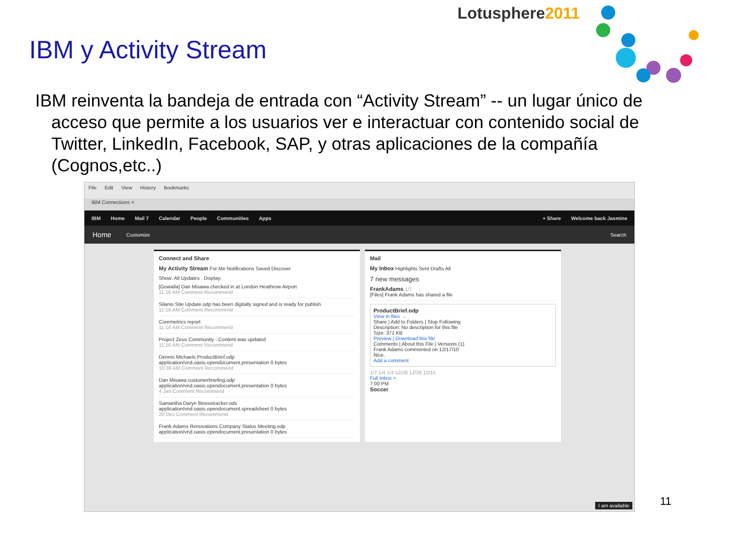Lotusphere2011
IBM y Activity Stream
IBM reinventa la bandeja de entrada con “Activity Stream” -- un lugar único de acceso que permite a los usuarios ver e interactuar con contenido social de Twitter, LinkedIn, Facebook, SAP, y otras aplicaciones de la compañía (Cognos,etc..)
File Edit View History Bookmarks
IBM Connections ×
IBM Home Mail 7 Calendar People Communities Apps + Share Welcome back Jasmine
Home Customize Search
Connect and Share
My Activity Stream For Me Notifications Saved Discover
Show: All Updates Display:
[Gowalla] Dan Misawa checked in at London Heathrow Airport
11:16 AM Comment Recommend
Silanis Site Update.odp has been digitally signed and is ready for publish
11:16 AM Comment Recommend
Coremetrics report
11:16 AM Comment Recommend
Project Zeus Community - Content was updated
11:16 AM Comment Recommend
Dennis Michaels ProductBrief.odp
application/vnd.oasis.opendocument.presentation 0 bytes
10:39 AM Comment Recommend
Dan Misawa customerbriefing.odp
application/vnd.oasis.opendocument.presentation 0 bytes
4 Jan Comment Recommend
Samantha Daryn fitnesstracker.ods
application/vnd.oasis.opendocument.spreadsheet 0 bytes
20 Dec Comment Recommend
Frank Adams Renovations Company Status Meeting.odp
application/vnd.oasis.opendocument.presentation 0 bytes
Mail
My Inbox Highlights Sent Drafts All
7 new messages
FrankAdams 1/7
[Files] Frank Adams has shared a file
ProductBrief.odp
View in files →
Share | Add to Folders | Stop Following
Description: No description for this file
Size: 371 KB
Preview | Download this file
Comments | About this File | Versions (1)
Frank Adams commented on 12/17/10
Nice.
Add a comment
1/7 1/4 1/4 12/28 12/28 12/15
Full Inbox >
7:00 PM
Soccer
I am available
11